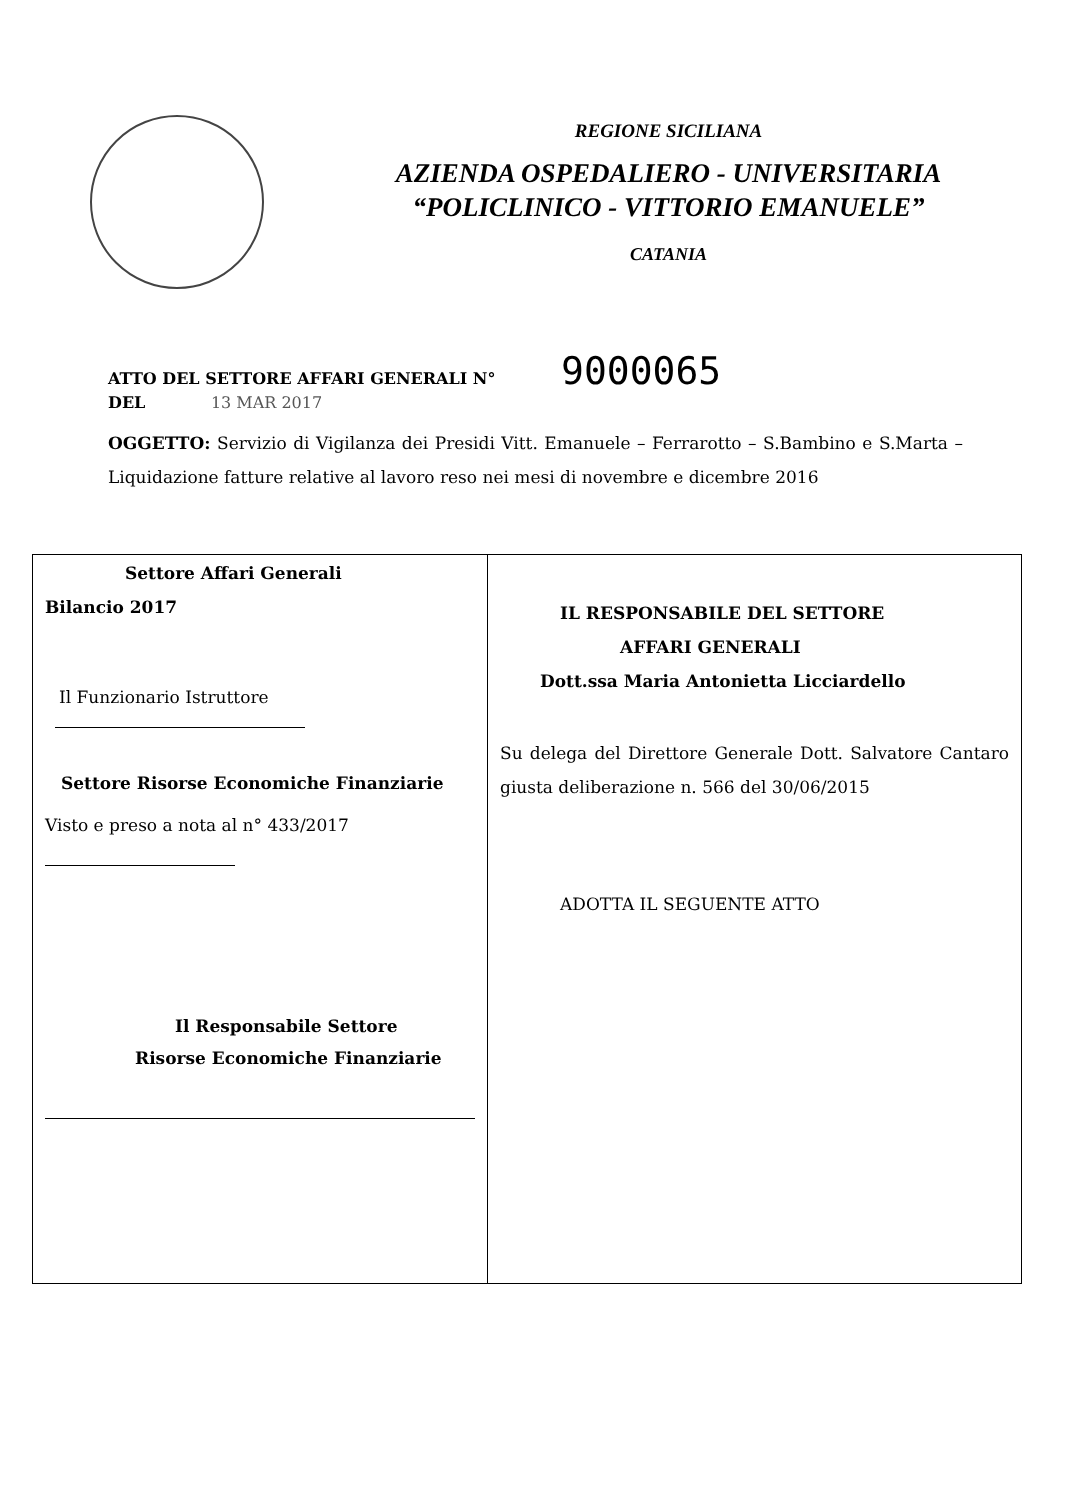REGIONE SICILIANA
AZIENDA OSPEDALIERO - UNIVERSITARIA
“POLICLINICO - VITTORIO EMANUELE”
CATANIA
ATTO DEL SETTORE AFFARI GENERALI N° 9000065
DEL 13 MAR 2017
OGGETTO: Servizio di Vigilanza dei Presidi Vitt. Emanuele – Ferrarotto – S.Bambino e S.Marta – Liquidazione fatture relative al lavoro reso nei mesi di novembre e dicembre 2016
| Settore Affari Generali Bilancio 2017 Il Funzionario Istruttore Settore Risorse Economiche Finanziarie Visto e preso a nota al n° 433/2017 Il Responsabile Settore Risorse Economiche Finanziarie | IL RESPONSABILE DEL SETTORE AFFARI GENERALI Dott.ssa Maria Antonietta Licciardello Su delega del Direttore Generale Dott. Salvatore Cantaro giusta deliberazione n. 566 del 30/06/2015 ADOTTA IL SEGUENTE ATTO |